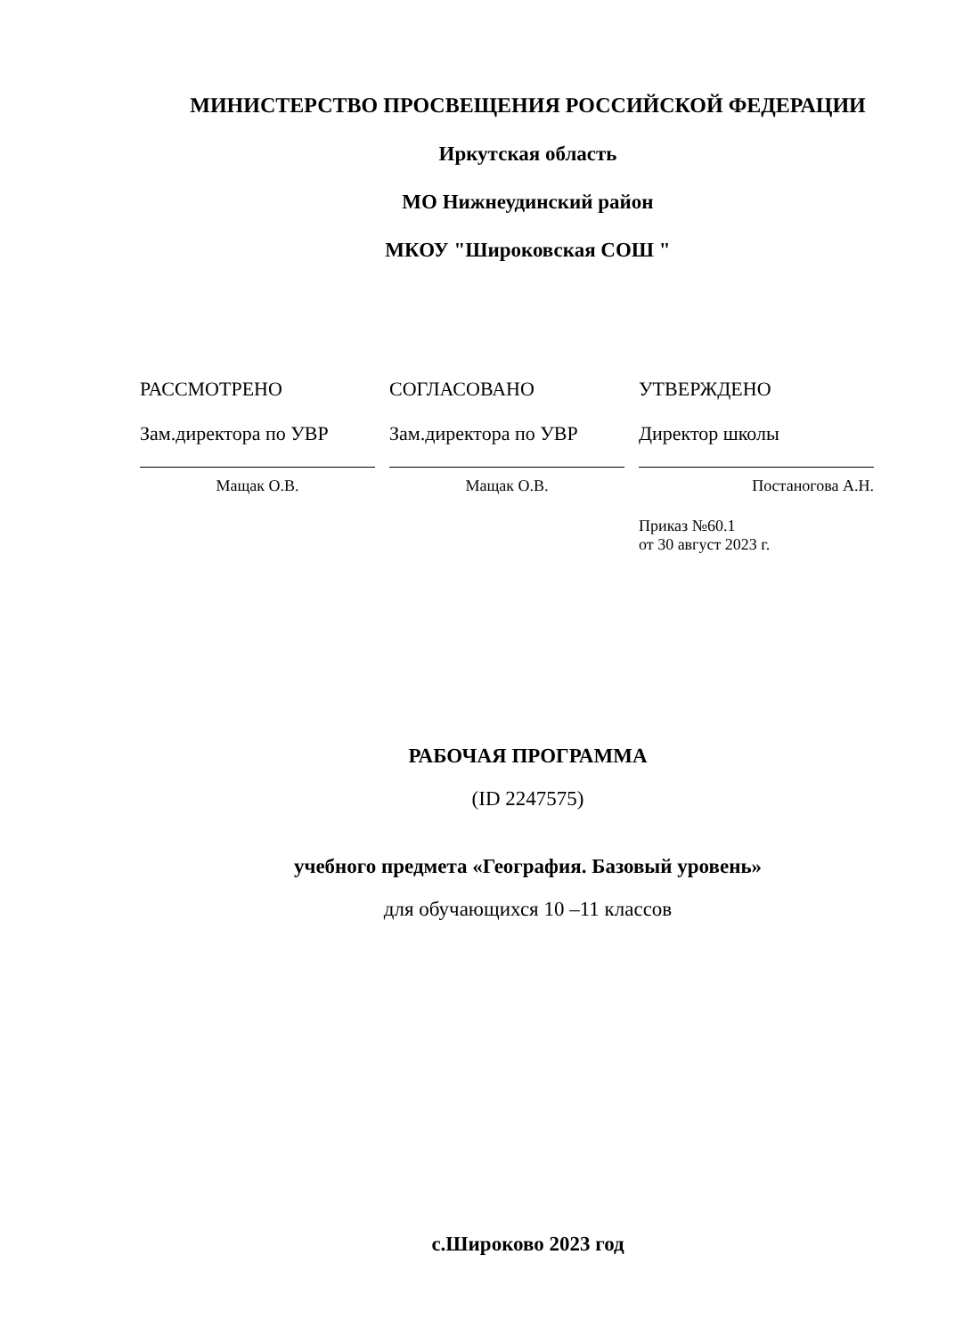МИНИСТЕРСТВО ПРОСВЕЩЕНИЯ РОССИЙСКОЙ ФЕДЕРАЦИИ
Иркутская область
МО Нижнеудинский район
МКОУ "Широковская СОШ "
РАССМОТРЕНО
Зам.директора по УВР
Мащак О.В.
СОГЛАСОВАНО
Зам.директора по УВР
Мащак О.В.
УТВЕРЖДЕНО
Директор школы
Постаногова А.Н.
Приказ №60.1
от 30 август 2023 г.
РАБОЧАЯ ПРОГРАММА
(ID 2247575)
учебного предмета «География. Базовый уровень»
для обучающихся 10 –11 классов
с.Широково 2023 год